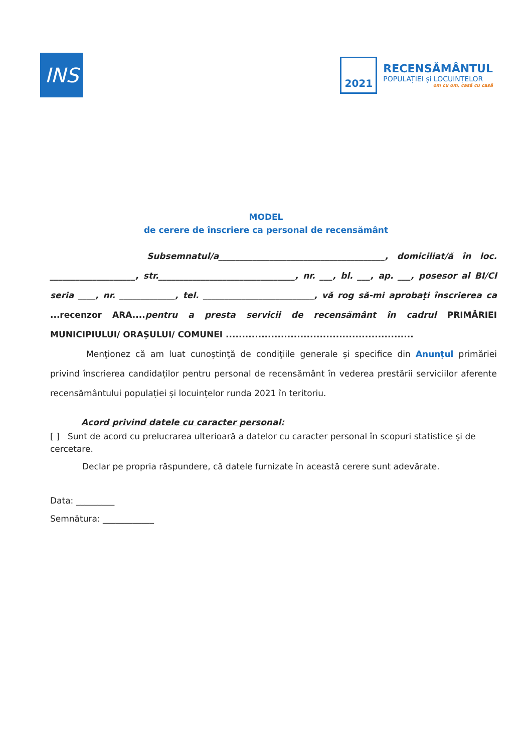INS
2021
RECENSĂMÂNTUL
POPULAȚIEI și LOCUINȚELOR
om cu om, casă cu casă
MODEL
de cerere de înscriere ca personal de recensământ
Subsemnatul/a_______________________________________, domiciliat/ă în loc. ____________________, str.________________________________, nr. ___, bl. ___, ap. ___, posesor al BI/CI seria ____, nr. _____________, tel. __________________________, vă rog să-mi aprobaţi înscrierea ca ...recenzor ARA.... pentru a presta servicii de recensământ în cadrul PRIMĂRIEI MUNICIPIULUI/ ORAȘULUI/ COMUNEI ..........................................................
Menţionez că am luat cunoştinţă de condiţiile generale și specifice din Anunțul primăriei privind înscrierea candidaților pentru personal de recensământ în vederea prestării serviciilor aferente recensământului populației și locuințelor runda 2021 în teritoriu.
Acord privind datele cu caracter personal:
[ ] Sunt de acord cu prelucrarea ulterioară a datelor cu caracter personal în scopuri statistice şi de cercetare.
Declar pe propria răspundere, că datele furnizate în această cerere sunt adevărate.
Data: _________
Semnătura: ____________